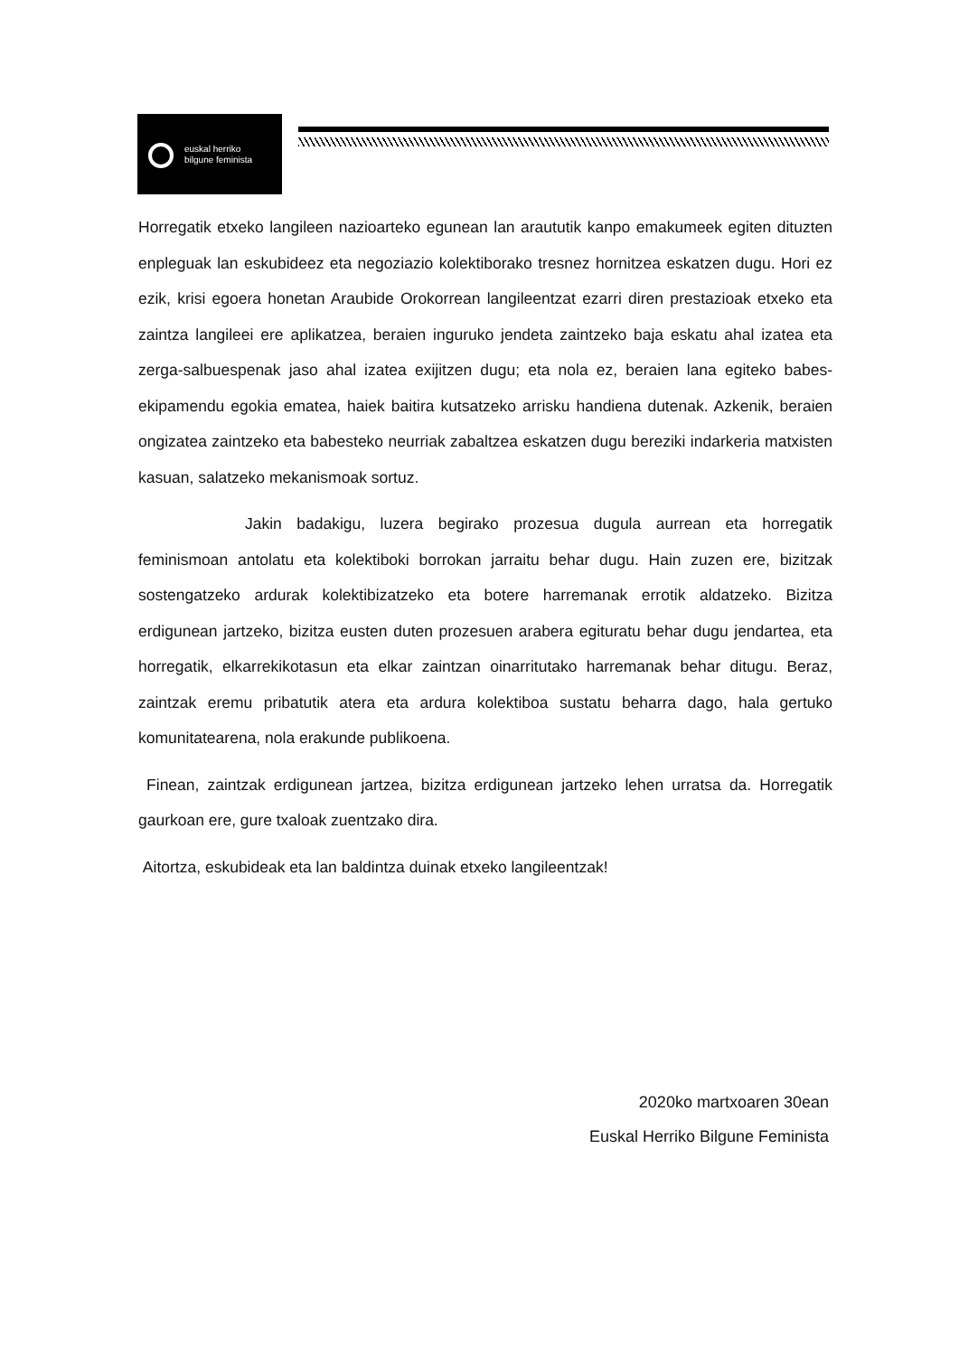euskal herriko
bilgune feminista
Horregatik etxeko langileen nazioarteko egunean lan araututik kanpo emakumeek egiten dituzten enpleguak lan eskubideez eta negoziazio kolektiborako tresnez hornitzea eskatzen dugu. Hori ez ezik, krisi egoera honetan Araubide Orokorrean langileentzat ezarri diren prestazioak etxeko eta zaintza langileei ere aplikatzea, beraien inguruko jendeta zaintzeko baja eskatu ahal izatea eta zerga-salbuespenak jaso ahal izatea exijitzen dugu; eta nola ez, beraien lana egiteko babes-ekipamendu egokia ematea, haiek baitira kutsatzeko arrisku handiena dutenak. Azkenik, beraien ongizatea zaintzeko eta babesteko neurriak zabaltzea eskatzen dugu bereziki indarkeria matxisten kasuan, salatzeko mekanismoak sortuz.
Jakin badakigu, luzera begirako prozesua dugula aurrean eta horregatik feminismoan antolatu eta kolektiboki borrokan jarraitu behar dugu. Hain zuzen ere, bizitzak sostengatzeko ardurak kolektibizatzeko eta botere harremanak errotik aldatzeko. Bizitza erdigunean jartzeko, bizitza eusten duten prozesuen arabera egituratu behar dugu jendartea, eta horregatik, elkarrekikotasun eta elkar zaintzan oinarritutako harremanak behar ditugu. Beraz, zaintzak eremu pribatutik atera eta ardura kolektiboa sustatu beharra dago, hala gertuko komunitatearena, nola erakunde publikoena.
Finean, zaintzak erdigunean jartzea, bizitza erdigunean jartzeko lehen urratsa da. Horregatik gaurkoan ere, gure txaloak zuentzako dira.
Aitortza, eskubideak eta lan baldintza duinak etxeko langileentzak!
2020ko martxoaren 30ean
Euskal Herriko Bilgune Feminista